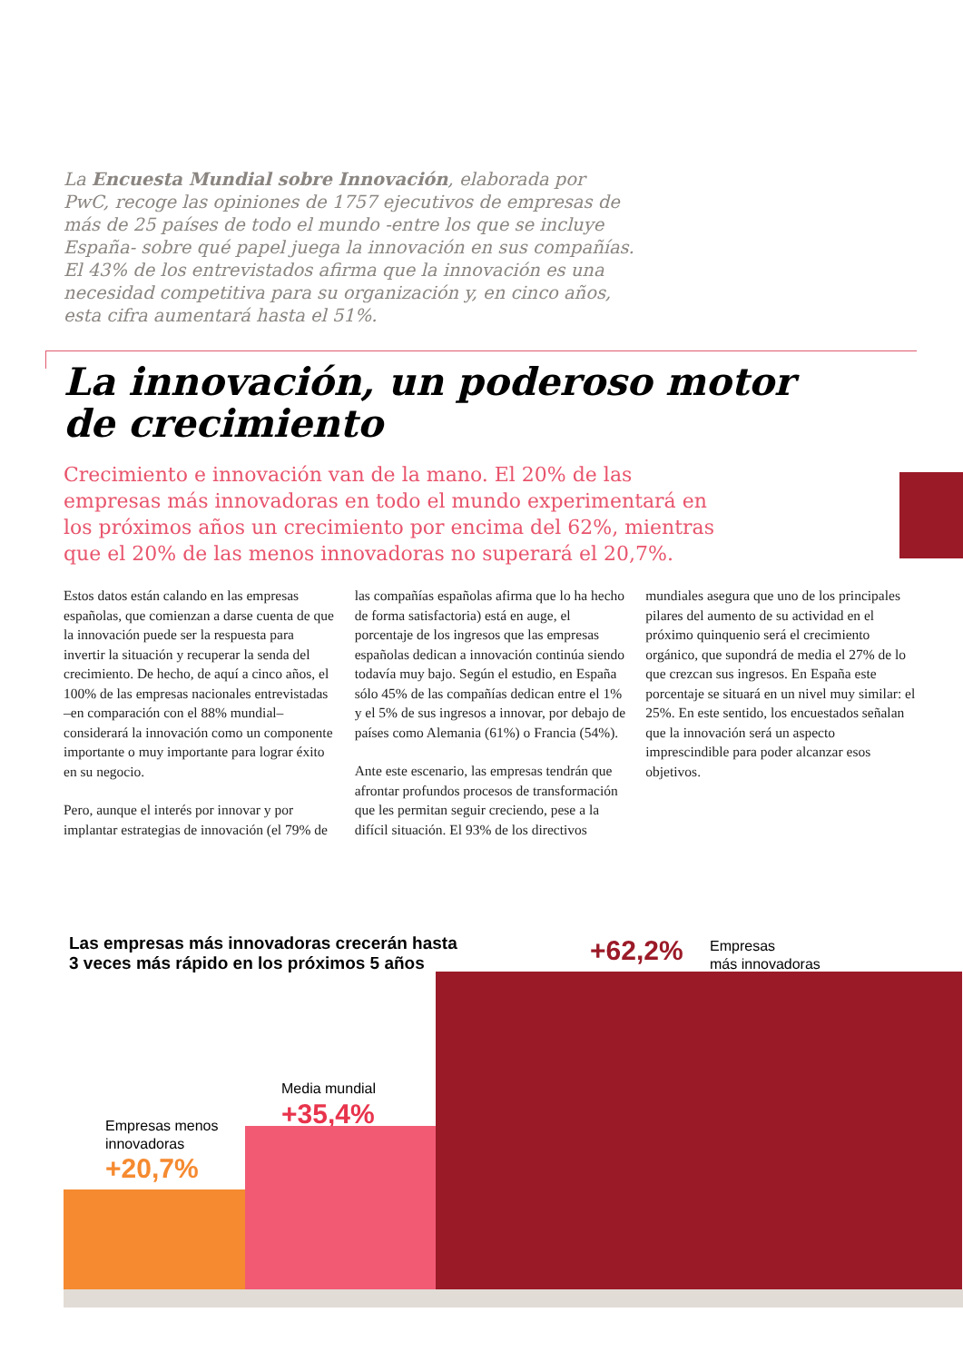La Encuesta Mundial sobre Innovación, elaborada por PwC, recoge las opiniones de 1757 ejecutivos de empresas de más de 25 países de todo el mundo -entre los que se incluye España- sobre qué papel juega la innovación en sus compañías. El 43% de los entrevistados afirma que la innovación es una necesidad competitiva para su organización y, en cinco años, esta cifra aumentará hasta el 51%.
La innovación, un poderoso motor
de crecimiento
Crecimiento e innovación van de la mano. El 20% de las empresas más innovadoras en todo el mundo experimentará en los próximos años un crecimiento por encima del 62%, mientras que el 20% de las menos innovadoras no superará el 20,7%.
Estos datos están calando en las empresas españolas, que comienzan a darse cuenta de que la innovación puede ser la respuesta para invertir la situación y recuperar la senda del crecimiento. De hecho, de aquí a cinco años, el 100% de las empresas nacionales entrevistadas –en comparación con el 88% mundial– considerará la innovación como un componente importante o muy importante para lograr éxito en su negocio.
Pero, aunque el interés por innovar y por implantar estrategias de innovación (el 79% de las compañías españolas afirma que lo ha hecho de forma satisfactoria) está en auge, el porcentaje de los ingresos que las empresas españolas dedican a innovación continúa siendo todavía muy bajo. Según el estudio, en España sólo 45% de las compañías dedican entre el 1% y el 5% de sus ingresos a innovar, por debajo de países como Alemania (61%) o Francia (54%).
Ante este escenario, las empresas tendrán que afrontar profundos procesos de transformación que les permitan seguir creciendo, pese a la difícil situación. El 93% de los directivos mundiales asegura que uno de los principales pilares del aumento de su actividad en el próximo quinquenio será el crecimiento orgánico, que supondrá de media el 27% de lo que crezcan sus ingresos. En España este porcentaje se situará en un nivel muy similar: el 25%. En este sentido, los encuestados señalan que la innovación será un aspecto imprescindible para poder alcanzar esos objetivos.
Las empresas más innovadoras crecerán hasta
3 veces más rápido en los próximos 5 años
+62,2%
Empresas
más innovadoras
Media mundial
+35,4%
Empresas menos
innovadoras
+20,7%